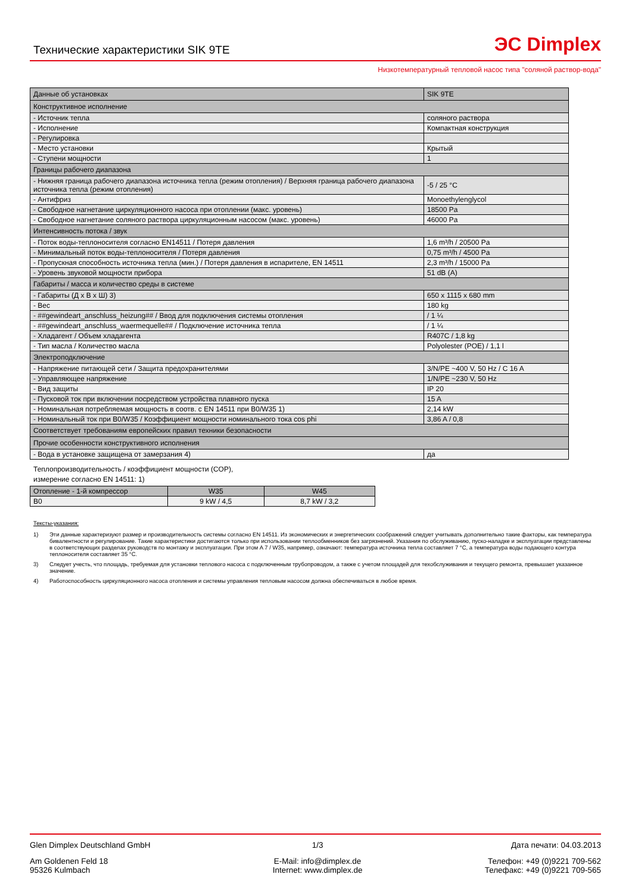Технические характеристики SIK 9TE
ЭC Dimplex
Низкотемпературный тепловой насос типа "соляной раствор-вода"
| Данные об установках | SIK 9TE |
| --- | --- |
| Конструктивное исполнение | |
| - Источник тепла | соляного раствора |
| - Исполнение | Компактная конструкция |
| - Регулировка | |
| - Место установки | Крытый |
| - Ступени мощности | 1 |
| Границы рабочего диапазона | |
| - Нижняя граница рабочего диапазона источника тепла (режим отопления) / Верхняя граница рабочего диапазона источника тепла (режим отопления) | -5 / 25 °C |
| - Антифриз | Monoethylenglycol |
| - Свободное нагнетание циркуляционного насоса при отоплении (макс. уровень) | 18500 Pa |
| - Свободное нагнетание соляного раствора циркуляционным насосом (макс. уровень) | 46000 Pa |
| Интенсивность потока / звук | |
| - Поток воды-теплоносителя согласно EN14511 / Потеря давления | 1,6 m³/h / 20500 Pa |
| - Минимальный поток воды-теплоносителя / Потеря давления | 0,75 m³/h / 4500 Pa |
| - Пропускная способность источника тепла (мин.) / Потеря давления в испарителе, EN 14511 | 2,3 m³/h / 15000 Pa |
| - Уровень звуковой мощности прибора | 51 dB (A) |
| Габариты / масса и количество среды в системе | |
| - Габариты (Д x В x Ш) 3) | 650 x 1115 x 680 mm |
| - Вес | 180 kg |
| - ##gewindeart_anschluss_heizung## / Ввод для подключения системы отопления | / 1 ¼ |
| - ##gewindeart_anschluss_waermequelle## / Подключение источника тепла | / 1 ¼ |
| - Хладагент / Объем хладагента | R407C / 1,8 kg |
| - Тип масла / Количество масла | Polyolester (POE) / 1,1 l |
| Электроподключение | |
| - Напряжение питающей сети / Защита предохранителями | 3/N/PE ~400 V, 50 Hz / C 16 A |
| - Управляющее напряжение | 1/N/PE ~230 V, 50 Hz |
| - Вид защиты | IP 20 |
| - Пусковой ток при включении посредством устройства плавного пуска | 15 A |
| - Номинальная потребляемая мощность в соотв. с EN 14511 при B0/W35 1) | 2,14 kW |
| - Номинальный ток при B0/W35 / Коэффициент мощности номинального тока cos phi | 3,86 A / 0,8 |
| Соответствует требованиям европейских правил техники безопасности | |
| Прочие особенности конструктивного исполнения | |
| - Вода в установке защищена от замерзания 4) | да |
Теплопроизводительность / коэффициент мощности (COP),
измерение согласно EN 14511: 1)
| Отопление - 1-й компрессор | W35 | W45 |
| --- | --- | --- |
| B0 | 9 kW / 4,5 | 8,7 kW / 3,2 |
Тексты-указания:
1) Эти данные характеризуют размер и производительность системы согласно EN 14511. Из экономических и энергетических соображений следует учитывать дополнительно такие факторы, как температура бивалентности и регулирование. Такие характеристики достигаются только при использовании теплообменников без загрязнений. Указания по обслуживанию, пуско-наладке и эксплуатации представлены в соответствующих разделах руководств по монтажу и эксплуатации. При этом A 7 / W35, например, означают: температура источника тепла составляет 7 °C, а температура воды подающего контура теплоносителя составляет 35 °C.
3) Следует учесть, что площадь, требуемая для установки теплового насоса с подключенным трубопроводом, а также с учетом площадей для техобслуживания и текущего ремонта, превышает указанное значение.
4) Работоспособность циркуляционного насоса отопления и системы управления тепловым насосом должна обеспечиваться в любое время.
Glen Dimplex Deutschland GmbH
Am Goldenen Feld 18
95326 Kulmbach
1/3
E-Mail: info@dimplex.de
Internet: www.dimplex.de
Дата печати: 04.03.2013
Телефон: +49 (0)9221 709-562
Телефакс: +49 (0)9221 709-565